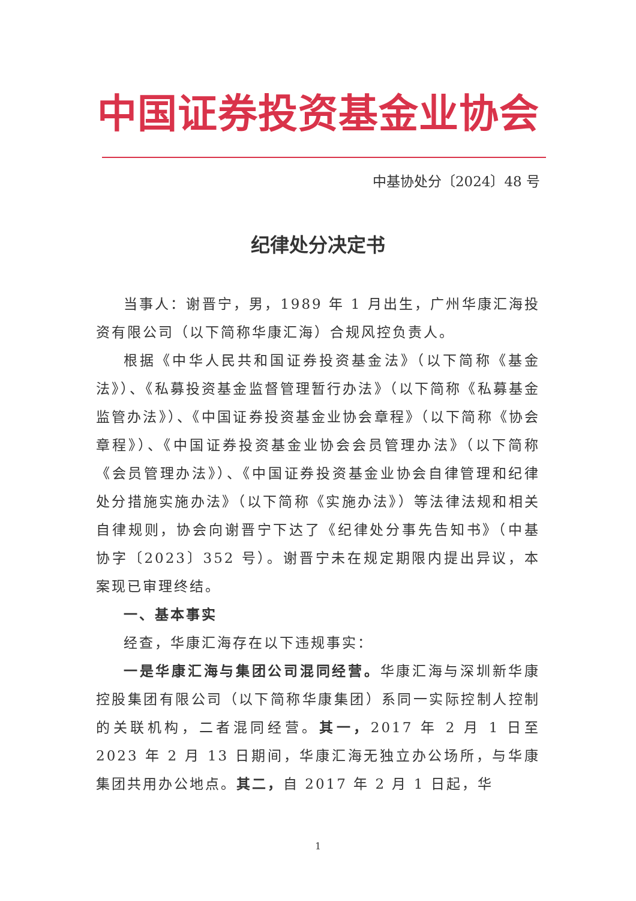中国证券投资基金业协会
中基协处分〔2024〕48 号
纪律处分决定书
当事人：谢晋宁，男，1989 年 1 月出生，广州华康汇海投资有限公司（以下简称华康汇海）合规风控负责人。
根据《中华人民共和国证券投资基金法》（以下简称《基金法》）、《私募投资基金监督管理暂行办法》（以下简称《私募基金监管办法》）、《中国证券投资基金业协会章程》（以下简称《协会章程》）、《中国证券投资基金业协会会员管理办法》（以下简称《会员管理办法》）、《中国证券投资基金业协会自律管理和纪律处分措施实施办法》（以下简称《实施办法》）等法律法规和相关自律规则，协会向谢晋宁下达了《纪律处分事先告知书》（中基协字〔2023〕352 号）。谢晋宁未在规定期限内提出异议，本案现已审理终结。
一、基本事实
经查，华康汇海存在以下违规事实：
一是华康汇海与集团公司混同经营。华康汇海与深圳新华康控股集团有限公司（以下简称华康集团）系同一实际控制人控制的关联机构，二者混同经营。其一，2017 年 2 月 1 日至 2023 年 2 月 13 日期间，华康汇海无独立办公场所，与华康集团共用办公地点。其二，自 2017 年 2 月 1 日起，华
1